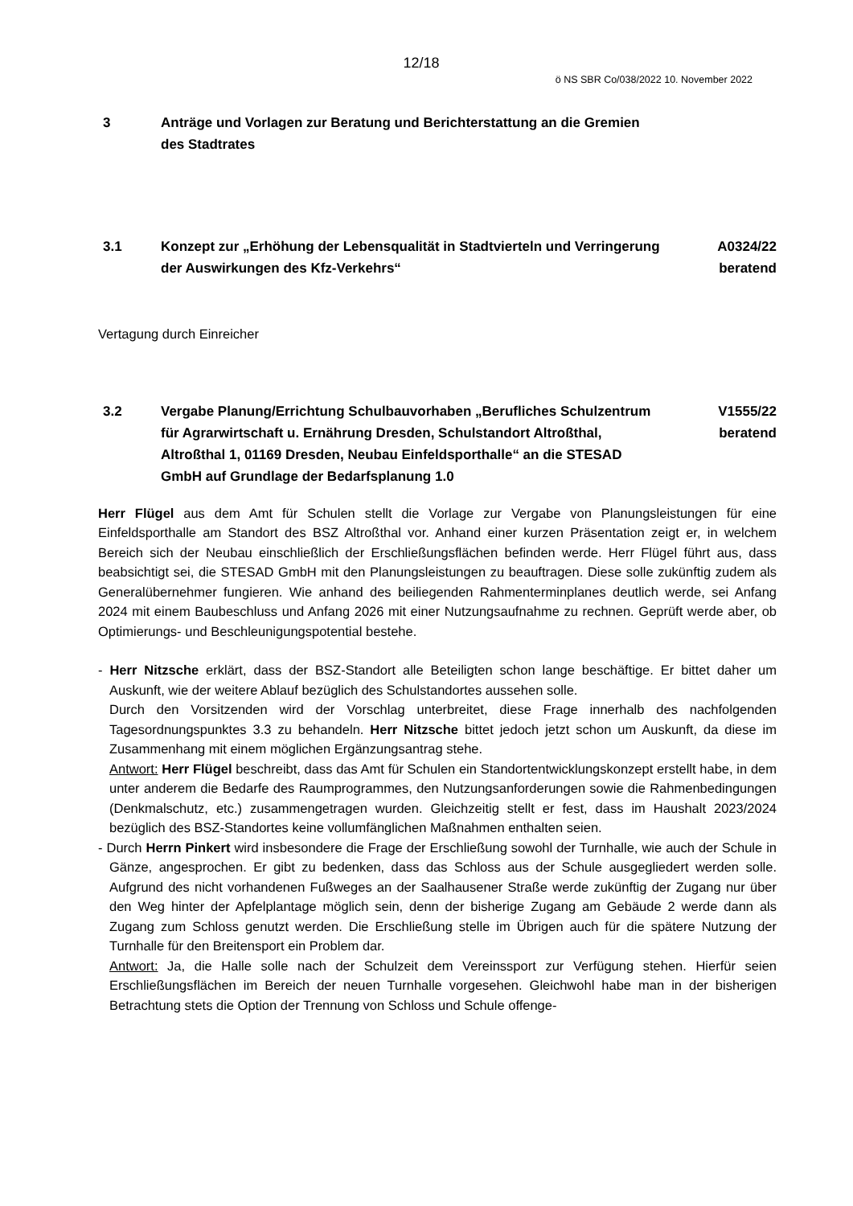12/18
ö NS SBR Co/038/2022 10. November 2022
3 Anträge und Vorlagen zur Beratung und Berichterstattung an die Gremien des Stadtrates
3.1 Konzept zur „Erhöhung der Lebensqualität in Stadtvierteln und Verringerung der Auswirkungen des Kfz-Verkehrs“
A0324/22
beratend
Vertagung durch Einreicher
3.2 Vergabe Planung/Errichtung Schulbauvorhaben „Berufliches Schulzentrum für Agrarwirtschaft u. Ernährung Dresden, Schulstandort Altroßthal, Altroßthal 1, 01169 Dresden, Neubau Einfeldsporthalle“ an die STESAD GmbH auf Grundlage der Bedarfsplanung 1.0
V1555/22
beratend
Herr Flügel aus dem Amt für Schulen stellt die Vorlage zur Vergabe von Planungsleistungen für eine Einfeldsporthalle am Standort des BSZ Altroßthal vor. Anhand einer kurzen Präsentation zeigt er, in welchem Bereich sich der Neubau einschließlich der Erschließungsflächen befinden werde. Herr Flügel führt aus, dass beabsichtigt sei, die STESAD GmbH mit den Planungsleistungen zu beauftragen. Diese solle zukünftig zudem als Generalübernehmer fungieren. Wie anhand des beiliegenden Rahmenterminplanes deutlich werde, sei Anfang 2024 mit einem Baubeschluss und Anfang 2026 mit einer Nutzungsaufnahme zu rechnen. Geprüft werde aber, ob Optimierungs- und Beschleunigungspotential bestehe.
- Herr Nitzsche erklärt, dass der BSZ-Standort alle Beteiligten schon lange beschäftige. Er bittet daher um Auskunft, wie der weitere Ablauf bezüglich des Schulstandortes aussehen solle.
Durch den Vorsitzenden wird der Vorschlag unterbreitet, diese Frage innerhalb des nachfolgenden Tagesordnungspunktes 3.3 zu behandeln. Herr Nitzsche bittet jedoch jetzt schon um Auskunft, da diese im Zusammenhang mit einem möglichen Ergänzungsantrag stehe.
Antwort: Herr Flügel beschreibt, dass das Amt für Schulen ein Standortentwicklungskonzept erstellt habe, in dem unter anderem die Bedarfe des Raumprogrammes, den Nutzungsanforderungen sowie die Rahmenbedingungen (Denkmalschutz, etc.) zusammengetragen wurden. Gleichzeitig stellt er fest, dass im Haushalt 2023/2024 bezüglich des BSZ-Standortes keine vollumfänglichen Maßnahmen enthalten seien.
- Durch Herrn Pinkert wird insbesondere die Frage der Erschließung sowohl der Turnhalle, wie auch der Schule in Gänze, angesprochen. Er gibt zu bedenken, dass das Schloss aus der Schule ausgegliedert werden solle. Aufgrund des nicht vorhandenen Fußweges an der Saalhausener Straße werde zukünftig der Zugang nur über den Weg hinter der Apfelplantage möglich sein, denn der bisherige Zugang am Gebäude 2 werde dann als Zugang zum Schloss genutzt werden. Die Erschließung stelle im Übrigen auch für die spätere Nutzung der Turnhalle für den Breitensport ein Problem dar.
Antwort: Ja, die Halle solle nach der Schulzeit dem Vereinssport zur Verfügung stehen. Hierfür seien Erschließungsflächen im Bereich der neuen Turnhalle vorgesehen. Gleichwohl habe man in der bisherigen Betrachtung stets die Option der Trennung von Schloss und Schule offenge-